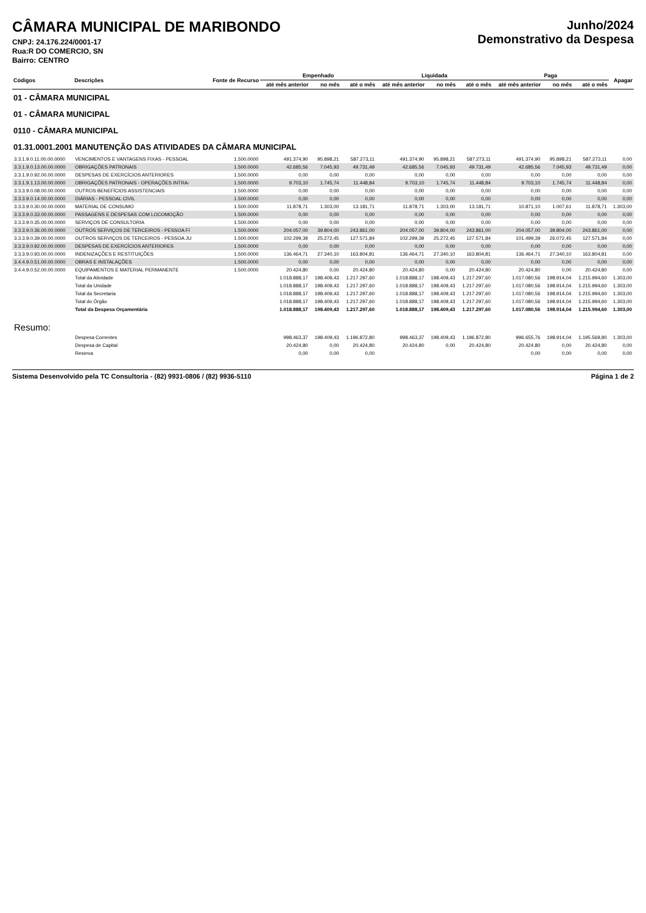CÂMARA MUNICIPAL DE MARIBONDO
CNPJ: 24.176.224/0001-17
Rua:R DO COMERCIO, SN
Bairro: CENTRO
Junho/2024
Demonstrativo da Despesa
| Códigos | Descrições | Fonte de Recurso | Empenhado | | | Liquidada | | | Paga | | | Apagar |
| --- | --- | --- | --- | --- | --- | --- | --- | --- | --- | --- | --- | --- |
| | | | até mês anterior | no mês | até o mês | até mês anterior | no mês | até o mês | até mês anterior | no mês | até o mês | |
| 01 - CÂMARA MUNICIPAL | | | | | | | | | | | | |
| 01 - CÂMARA MUNICIPAL | | | | | | | | | | | | |
| 0110 - CÂMARA MUNICIPAL | | | | | | | | | | | | |
| 01.31.0001.2001 MANUTENÇÃO DAS ATIVIDADES DA CÂMARA MUNICIPAL | | | | | | | | | | | | |
| 3.3.1.9.0.11.00.00.0000 | VENCIMENTOS E VANTAGENS FIXAS - PESSOAL | 1.500.0000 | 491.374,90 | 95.898,21 | 587.273,11 | 491.374,90 | 95.898,21 | 587.273,11 | 491.374,90 | 95.898,21 | 587.273,11 | 0,00 |
| 3.3.1.9.0.13.00.00.0000 | OBRIGAÇÕES PATRONAIS | 1.500.0000 | 42.685,56 | 7.045,93 | 49.731,49 | 42.685,56 | 7.045,93 | 49.731,49 | 42.685,56 | 7.045,93 | 49.731,49 | 0,00 |
| 3.3.1.9.0.92.00.00.0000 | DESPESAS DE EXERCÍCIOS ANTERIORES | 1.500.0000 | 0,00 | 0,00 | 0,00 | 0,00 | 0,00 | 0,00 | 0,00 | 0,00 | 0,00 | 0,00 |
| 3.3.1.9.1.13.00.00.0000 | OBRIGAÇÕES PATRONAIS - OPERAÇÕES INTRA- | 1.500.0000 | 9.703,10 | 1.745,74 | 11.448,84 | 9.703,10 | 1.745,74 | 11.448,84 | 9.703,10 | 1.745,74 | 11.448,84 | 0,00 |
| 3.3.3.9.0.08.00.00.0000 | OUTROS BENEFÍCIOS ASSISTENCIAIS | 1.500.0000 | 0,00 | 0,00 | 0,00 | 0,00 | 0,00 | 0,00 | 0,00 | 0,00 | 0,00 | 0,00 |
| 3.3.3.9.0.14.00.00.0000 | DIÁRIAS - PESSOAL CIVIL | 1.500.0000 | 0,00 | 0,00 | 0,00 | 0,00 | 0,00 | 0,00 | 0,00 | 0,00 | 0,00 | 0,00 |
| 3.3.3.9.0.30.00.00.0000 | MATERIAL DE CONSUMO | 1.500.0000 | 11.878,71 | 1.303,00 | 13.181,71 | 11.878,71 | 1.303,00 | 13.181,71 | 10.871,10 | 1.007,61 | 11.878,71 | 1.303,00 |
| 3.3.3.9.0.33.00.00.0000 | PASSAGENS E DESPESAS COM LOCOMOÇÃO | 1.500.0000 | 0,00 | 0,00 | 0,00 | 0,00 | 0,00 | 0,00 | 0,00 | 0,00 | 0,00 | 0,00 |
| 3.3.3.9.0.35.00.00.0000 | SERVIÇOS DE CONSULTORIA | 1.500.0000 | 0,00 | 0,00 | 0,00 | 0,00 | 0,00 | 0,00 | 0,00 | 0,00 | 0,00 | 0,00 |
| 3.3.3.9.0.36.00.00.0000 | OUTROS SERVIÇOS DE TERCEIROS - PESSOA Fí | 1.500.0000 | 204.057,00 | 39.804,00 | 243.861,00 | 204.057,00 | 39.804,00 | 243.861,00 | 204.057,00 | 39.804,00 | 243.861,00 | 0,00 |
| 3.3.3.9.0.39.00.00.0000 | OUTROS SERVIÇOS DE TERCEIROS - PESSOA JU | 1.500.0000 | 102.299,39 | 25.272,45 | 127.571,84 | 102.299,39 | 25.272,45 | 127.571,84 | 101.499,39 | 26.072,45 | 127.571,84 | 0,00 |
| 3.3.3.9.0.92.00.00.0000 | DESPESAS DE EXERCÍCIOS ANTERIORES | 1.500.0000 | 0,00 | 0,00 | 0,00 | 0,00 | 0,00 | 0,00 | 0,00 | 0,00 | 0,00 | 0,00 |
| 3.3.3.9.0.93.00.00.0000 | INDENIZAÇÕES E RESTITUIÇÕES | 1.500.0000 | 136.464,71 | 27.340,10 | 163.804,81 | 136.464,71 | 27.340,10 | 163.804,81 | 136.464,71 | 27.340,10 | 163.804,81 | 0,00 |
| 3.4.4.9.0.51.00.00.0000 | OBRAS E INSTALAÇÕES | 1.500.0000 | 0,00 | 0,00 | 0,00 | 0,00 | 0,00 | 0,00 | 0,00 | 0,00 | 0,00 | 0,00 |
| 3.4.4.9.0.52.00.00.0000 | EQUIPAMENTOS E MATERIAL PERMANENTE | 1.500.0000 | 20.424,80 | 0,00 | 20.424,80 | 20.424,80 | 0,00 | 20.424,80 | 20.424,80 | 0,00 | 20.424,80 | 0,00 |
| | Total da Atividade | | 1.018.888,17 | 198.409,43 | 1.217.297,60 | 1.018.888,17 | 198.409,43 | 1.217.297,60 | 1.017.080,56 | 198.914,04 | 1.215.994,60 | 1.303,00 |
| | Total da Unidade | | 1.018.888,17 | 198.409,43 | 1.217.297,60 | 1.018.888,17 | 198.409,43 | 1.217.297,60 | 1.017.080,56 | 198.914,04 | 1.215.994,60 | 1.303,00 |
| | Total da Secretaria | | 1.018.888,17 | 198.409,43 | 1.217.297,60 | 1.018.888,17 | 198.409,43 | 1.217.297,60 | 1.017.080,56 | 198.914,04 | 1.215.994,60 | 1.303,00 |
| | Total do Órgão | | 1.018.888,17 | 198.409,43 | 1.217.297,60 | 1.018.888,17 | 198.409,43 | 1.217.297,60 | 1.017.080,56 | 198.914,04 | 1.215.994,60 | 1.303,00 |
| | Total da Despesa Orçamentária | | 1.018.888,17 | 198.409,43 | 1.217.297,60 | 1.018.888,17 | 198.409,43 | 1.217.297,60 | 1.017.080,56 | 198.914,04 | 1.215.994,60 | 1.303,00 |
| Resumo: | | | | | | | | | | | | |
| | Despesa Correntes | | 998.463,37 | 198.409,43 | 1.196.872,80 | 998.463,37 | 198.409,43 | 1.196.872,80 | 996.655,76 | 198.914,04 | 1.195.569,80 | 1.303,00 |
| | Despesa de Capital | | 20.424,80 | 0,00 | 20.424,80 | 20.424,80 | 0,00 | 20.424,80 | 20.424,80 | 0,00 | 20.424,80 | 0,00 |
| | Reserva | | 0,00 | 0,00 | 0,00 | | | | 0,00 | 0,00 | 0,00 | 0,00 |
Sistema Desenvolvido pela TC Consultoria - (82) 9931-0806 / (82) 9936-5110 Página 1 de 2